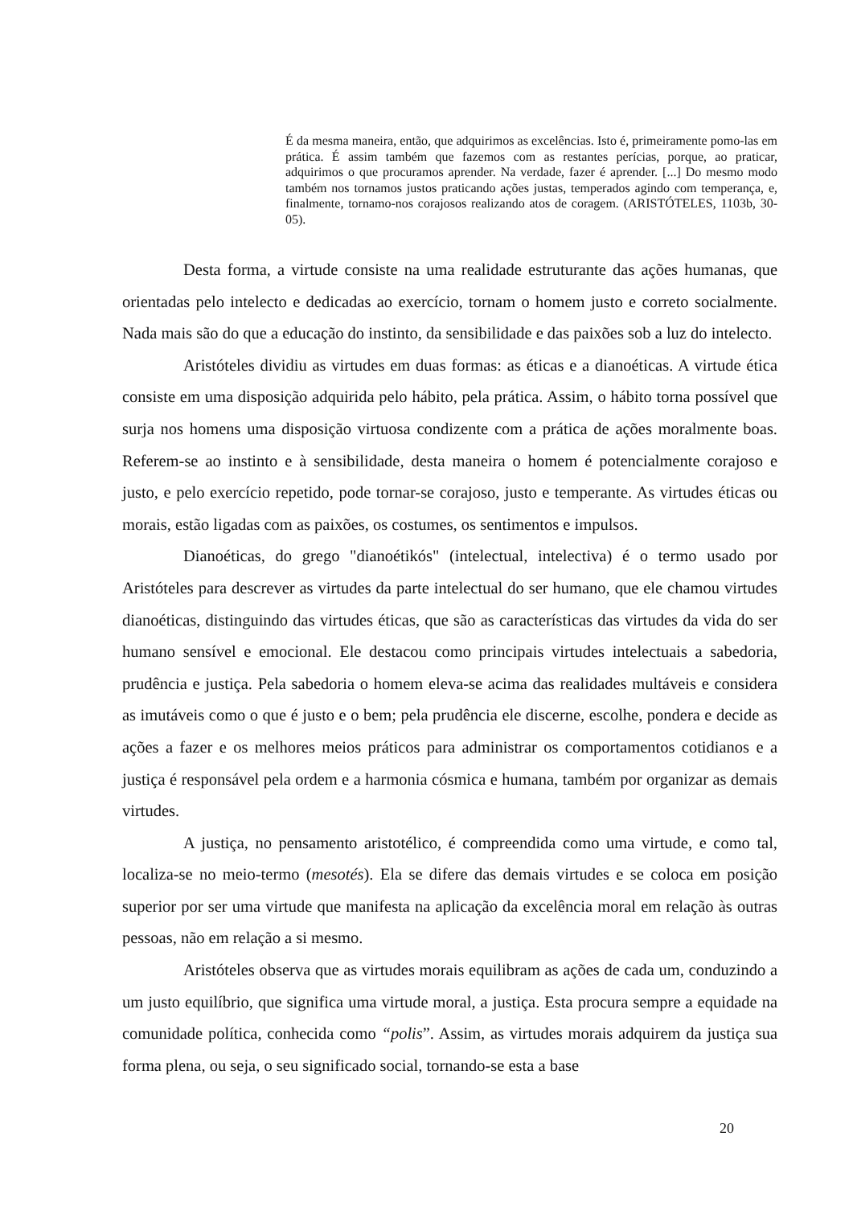É da mesma maneira, então, que adquirimos as excelências. Isto é, primeiramente pomo-las em prática. É assim também que fazemos com as restantes perícias, porque, ao praticar, adquirimos o que procuramos aprender. Na verdade, fazer é aprender. [...] Do mesmo modo também nos tornamos justos praticando ações justas, temperados agindo com temperança, e, finalmente, tornamo-nos corajosos realizando atos de coragem. (ARISTÓTELES, 1103b, 30-05).
Desta forma, a virtude consiste na uma realidade estruturante das ações humanas, que orientadas pelo intelecto e dedicadas ao exercício, tornam o homem justo e correto socialmente. Nada mais são do que a educação do instinto, da sensibilidade e das paixões sob a luz do intelecto.
Aristóteles dividiu as virtudes em duas formas: as éticas e a dianoéticas. A virtude ética consiste em uma disposição adquirida pelo hábito, pela prática. Assim, o hábito torna possível que surja nos homens uma disposição virtuosa condizente com a prática de ações moralmente boas. Referem-se ao instinto e à sensibilidade, desta maneira o homem é potencialmente corajoso e justo, e pelo exercício repetido, pode tornar-se corajoso, justo e temperante. As virtudes éticas ou morais, estão ligadas com as paixões, os costumes, os sentimentos e impulsos.
Dianoéticas, do grego "dianoétikós" (intelectual, intelectiva) é o termo usado por Aristóteles para descrever as virtudes da parte intelectual do ser humano, que ele chamou virtudes dianoéticas, distinguindo das virtudes éticas, que são as características das virtudes da vida do ser humano sensível e emocional. Ele destacou como principais virtudes intelectuais a sabedoria, prudência e justiça. Pela sabedoria o homem eleva-se acima das realidades multáveis e considera as imutáveis como o que é justo e o bem; pela prudência ele discerne, escolhe, pondera e decide as ações a fazer e os melhores meios práticos para administrar os comportamentos cotidianos e a justiça é responsável pela ordem e a harmonia cósmica e humana, também por organizar as demais virtudes.
A justiça, no pensamento aristotélico, é compreendida como uma virtude, e como tal, localiza-se no meio-termo (mesotés). Ela se difere das demais virtudes e se coloca em posição superior por ser uma virtude que manifesta na aplicação da excelência moral em relação às outras pessoas, não em relação a si mesmo.
Aristóteles observa que as virtudes morais equilibram as ações de cada um, conduzindo a um justo equilíbrio, que significa uma virtude moral, a justiça. Esta procura sempre a equidade na comunidade política, conhecida como “polis”. Assim, as virtudes morais adquirem da justiça sua forma plena, ou seja, o seu significado social, tornando-se esta a base
20